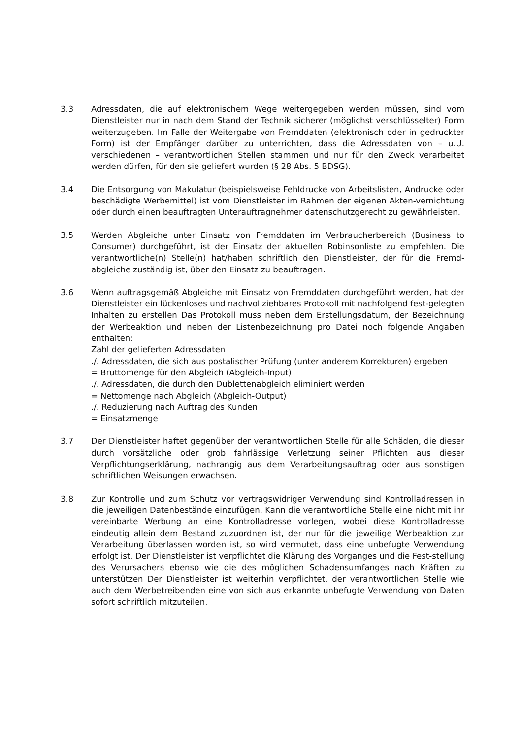3.3 Adressdaten, die auf elektronischem Wege weitergegeben werden müssen, sind vom Dienstleister nur in nach dem Stand der Technik sicherer (möglichst verschlüsselter) Form weiterzugeben. Im Falle der Weitergabe von Fremddaten (elektronisch oder in gedruckter Form) ist der Empfänger darüber zu unterrichten, dass die Adressdaten von – u.U. verschiedenen – verantwortlichen Stellen stammen und nur für den Zweck verarbeitet werden dürfen, für den sie geliefert wurden (§ 28 Abs. 5 BDSG).
3.4 Die Entsorgung von Makulatur (beispielsweise Fehldrucke von Arbeitslisten, Andrucke oder beschädigte Werbemittel) ist vom Dienstleister im Rahmen der eigenen Akten-vernichtung oder durch einen beauftragten Unterauftragnehmer datenschutzgerecht zu gewährleisten.
3.5 Werden Abgleiche unter Einsatz von Fremddaten im Verbraucherbereich (Business to Consumer) durchgeführt, ist der Einsatz der aktuellen Robinsonliste zu empfehlen. Die verantwortliche(n) Stelle(n) hat/haben schriftlich den Dienstleister, der für die Fremd-abgleiche zuständig ist, über den Einsatz zu beauftragen.
3.6 Wenn auftragsgemäß Abgleiche mit Einsatz von Fremddaten durchgeführt werden, hat der Dienstleister ein lückenloses und nachvollziehbares Protokoll mit nachfolgend fest-gelegten Inhalten zu erstellen Das Protokoll muss neben dem Erstellungsdatum, der Bezeichnung der Werbeaktion und neben der Listenbezeichnung pro Datei noch folgende Angaben enthalten:
Zahl der gelieferten Adressdaten
./. Adressdaten, die sich aus postalischer Prüfung (unter anderem Korrekturen) ergeben
= Bruttomenge für den Abgleich (Abgleich-Input)
./. Adressdaten, die durch den Dublettenabgleich eliminiert werden
= Nettomenge nach Abgleich (Abgleich-Output)
./. Reduzierung nach Auftrag des Kunden
= Einsatzmenge
3.7 Der Dienstleister haftet gegenüber der verantwortlichen Stelle für alle Schäden, die dieser durch vorsätzliche oder grob fahrlässige Verletzung seiner Pflichten aus dieser Verpflichtungserklärung, nachrangig aus dem Verarbeitungsauftrag oder aus sonstigen schriftlichen Weisungen erwachsen.
3.8 Zur Kontrolle und zum Schutz vor vertragswidriger Verwendung sind Kontrolladressen in die jeweiligen Datenbestände einzufügen. Kann die verantwortliche Stelle eine nicht mit ihr vereinbarte Werbung an eine Kontrolladresse vorlegen, wobei diese Kontrolladresse eindeutig allein dem Bestand zuzuordnen ist, der nur für die jeweilige Werbeaktion zur Verarbeitung überlassen worden ist, so wird vermutet, dass eine unbefugte Verwendung erfolgt ist. Der Dienstleister ist verpflichtet die Klärung des Vorganges und die Fest-stellung des Verursachers ebenso wie die des möglichen Schadensumfanges nach Kräften zu unterstützen Der Dienstleister ist weiterhin verpflichtet, der verantwortlichen Stelle wie auch dem Werbetreibenden eine von sich aus erkannte unbefugte Verwendung von Daten sofort schriftlich mitzuteilen.